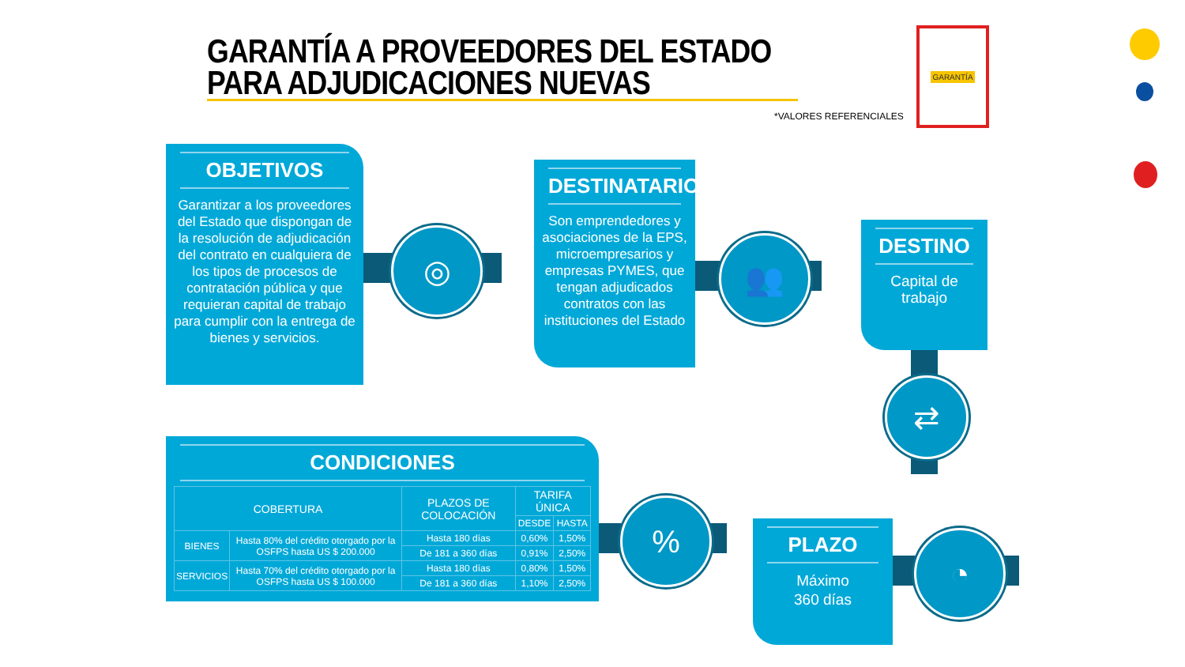GARANTÍA A PROVEEDORES DEL ESTADO
PARA ADJUDICACIONES NUEVAS
*VALORES REFERENCIALES
GARANTÍA
OBJETIVOS
Garantizar a los proveedores del Estado que dispongan de la resolución de adjudicación del contrato en cualquiera de los tipos de procesos de contratación pública y que requieran capital de trabajo para cumplir con la entrega de bienes y servicios.
◎
DESTINATARIOS
Son emprendedores y asociaciones de la EPS, microempresarios y empresas PYMES, que tengan adjudicados contratos con las instituciones del Estado
👥
DESTINO
Capital de
trabajo
⇄
CONDICIONES
| COBERTURA | | PLAZOS DE COLOCACIÓN | TARIFA ÚNICA | |
| --- | --- | --- | --- | --- |
| | | | DESDE | HASTA |
| BIENES | Hasta 80% del crédito otorgado por la OSFPS hasta US $ 200.000 | Hasta 180 días | 0,60% | 1,50% |
| | | De 181 a 360 días | 0,91% | 2,50% |
| SERVICIOS | Hasta 70% del crédito otorgado por la OSFPS hasta US $ 100.000 | Hasta 180 días | 0,80% | 1,50% |
| | | De 181 a 360 días | 1,10% | 2,50% |
%
PLAZO
Máximo
360 días
◔